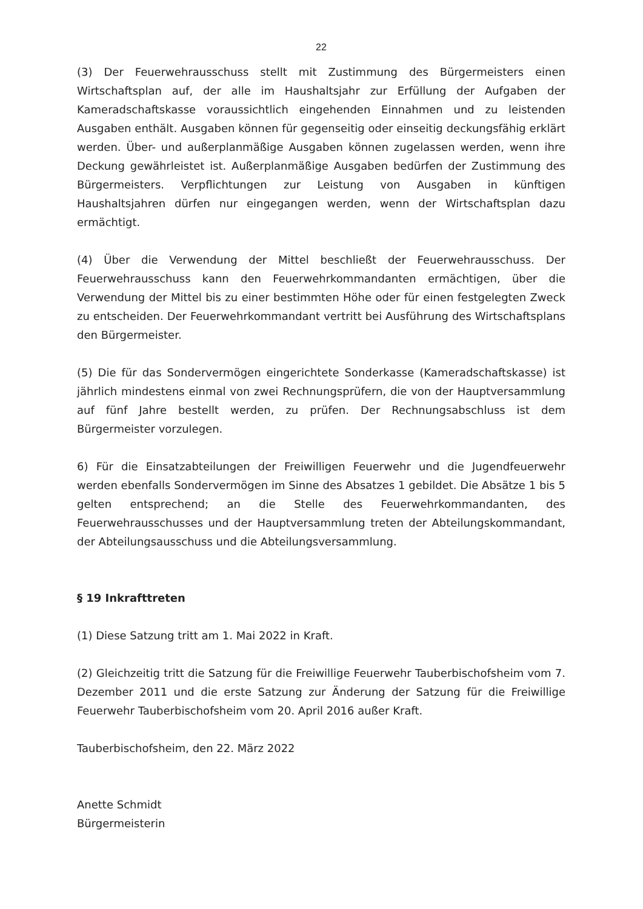22
(3) Der Feuerwehrausschuss stellt mit Zustimmung des Bürgermeisters einen Wirtschaftsplan auf, der alle im Haushaltsjahr zur Erfüllung der Aufgaben der Kameradschaftskasse voraussichtlich eingehenden Einnahmen und zu leistenden Ausgaben enthält. Ausgaben können für gegenseitig oder einseitig deckungsfähig erklärt werden. Über- und außerplanmäßige Ausgaben können zugelassen werden, wenn ihre Deckung gewährleistet ist. Außerplanmäßige Ausgaben bedürfen der Zustimmung des Bürgermeisters. Verpflichtungen zur Leistung von Ausgaben in künftigen Haushaltsjahren dürfen nur eingegangen werden, wenn der Wirtschaftsplan dazu ermächtigt.
(4) Über die Verwendung der Mittel beschließt der Feuerwehrausschuss. Der Feuerwehrausschuss kann den Feuerwehrkommandanten ermächtigen, über die Verwendung der Mittel bis zu einer bestimmten Höhe oder für einen festgelegten Zweck zu entscheiden. Der Feuerwehrkommandant vertritt bei Ausführung des Wirtschaftsplans den Bürgermeister.
(5) Die für das Sondervermögen eingerichtete Sonderkasse (Kameradschaftskasse) ist jährlich mindestens einmal von zwei Rechnungsprüfern, die von der Hauptversammlung auf fünf Jahre bestellt werden, zu prüfen. Der Rechnungsabschluss ist dem Bürgermeister vorzulegen.
6) Für die Einsatzabteilungen der Freiwilligen Feuerwehr und die Jugendfeuerwehr werden ebenfalls Sondervermögen im Sinne des Absatzes 1 gebildet. Die Absätze 1 bis 5 gelten entsprechend; an die Stelle des Feuerwehrkommandanten, des Feuerwehrausschusses und der Hauptversammlung treten der Abteilungskommandant, der Abteilungsausschuss und die Abteilungsversammlung.
§ 19 Inkrafttreten
(1) Diese Satzung tritt am 1. Mai 2022 in Kraft.
(2) Gleichzeitig tritt die Satzung für die Freiwillige Feuerwehr Tauberbischofsheim vom 7. Dezember 2011 und die erste Satzung zur Änderung der Satzung für die Freiwillige Feuerwehr Tauberbischofsheim vom 20. April 2016 außer Kraft.
Tauberbischofsheim, den 22. März 2022
Anette Schmidt
Bürgermeisterin